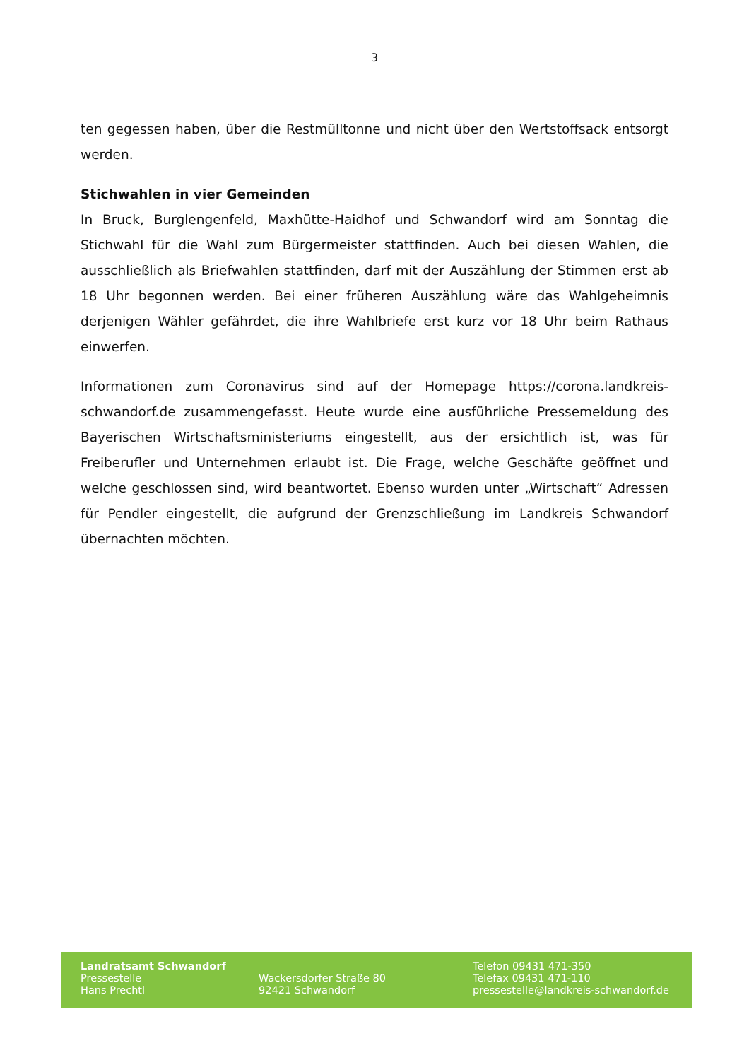3
ten gegessen haben, über die Restmülltonne und nicht über den Wertstoffsack entsorgt werden.
Stichwahlen in vier Gemeinden
In Bruck, Burglengenfeld, Maxhütte-Haidhof und Schwandorf wird am Sonntag die Stichwahl für die Wahl zum Bürgermeister stattfinden. Auch bei diesen Wahlen, die ausschließlich als Briefwahlen stattfinden, darf mit der Auszählung der Stimmen erst ab 18 Uhr begonnen werden. Bei einer früheren Auszählung wäre das Wahlgeheimnis derjenigen Wähler gefährdet, die ihre Wahlbriefe erst kurz vor 18 Uhr beim Rathaus einwerfen.
Informationen zum Coronavirus sind auf der Homepage https://corona.landkreis-schwandorf.de zusammengefasst. Heute wurde eine ausführliche Pressemeldung des Bayerischen Wirtschaftsministeriums eingestellt, aus der ersichtlich ist, was für Freiberufler und Unternehmen erlaubt ist. Die Frage, welche Geschäfte geöffnet und welche geschlossen sind, wird beantwortet. Ebenso wurden unter „Wirtschaft“ Adressen für Pendler eingestellt, die aufgrund der Grenzschließung im Landkreis Schwandorf übernachten möchten.
Landratsamt Schwandorf
Pressestelle
Hans Prechtl
Wackersdorfer Straße 80
92421 Schwandorf
Telefon 09431 471-350
Telefax 09431 471-110
pressestelle@landkreis-schwandorf.de